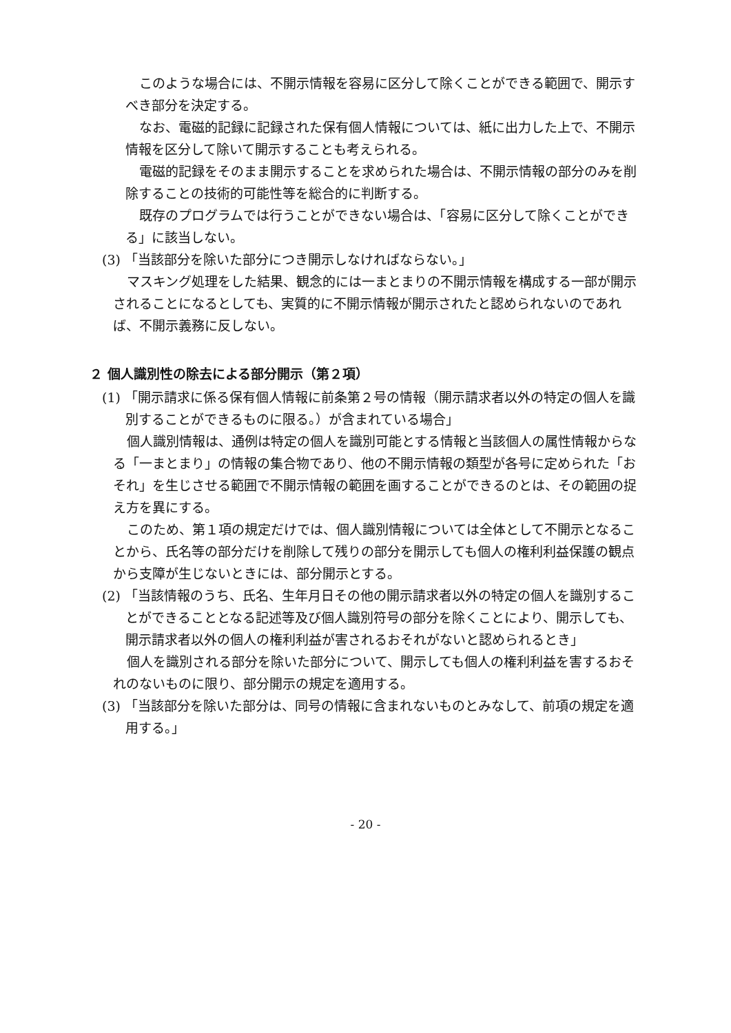このような場合には、不開示情報を容易に区分して除くことができる範囲で、開示すべき部分を決定する。
なお、電磁的記録に記録された保有個人情報については、紙に出力した上で、不開示情報を区分して除いて開示することも考えられる。
電磁的記録をそのまま開示することを求められた場合は、不開示情報の部分のみを削除することの技術的可能性等を総合的に判断する。
既存のプログラムでは行うことができない場合は、「容易に区分して除くことができる」に該当しない。
(3) 「当該部分を除いた部分につき開示しなければならない。」
マスキング処理をした結果、観念的には一まとまりの不開示情報を構成する一部が開示されることになるとしても、実質的に不開示情報が開示されたと認められないのであれば、不開示義務に反しない。
２ 個人識別性の除去による部分開示（第２項）
(1) 「開示請求に係る保有個人情報に前条第２号の情報（開示請求者以外の特定の個人を識別することができるものに限る。）が含まれている場合」
個人識別情報は、通例は特定の個人を識別可能とする情報と当該個人の属性情報からなる「一まとまり」の情報の集合物であり、他の不開示情報の類型が各号に定められた「おそれ」を生じさせる範囲で不開示情報の範囲を画することができるのとは、その範囲の捉え方を異にする。
このため、第１項の規定だけでは、個人識別情報については全体として不開示となることから、氏名等の部分だけを削除して残りの部分を開示しても個人の権利利益保護の観点から支障が生じないときには、部分開示とする。
(2) 「当該情報のうち、氏名、生年月日その他の開示請求者以外の特定の個人を識別することができることとなる記述等及び個人識別符号の部分を除くことにより、開示しても、開示請求者以外の個人の権利利益が害されるおそれがないと認められるとき」
個人を識別される部分を除いた部分について、開示しても個人の権利利益を害するおそれのないものに限り、部分開示の規定を適用する。
(3) 「当該部分を除いた部分は、同号の情報に含まれないものとみなして、前項の規定を適用する。」
- 20 -